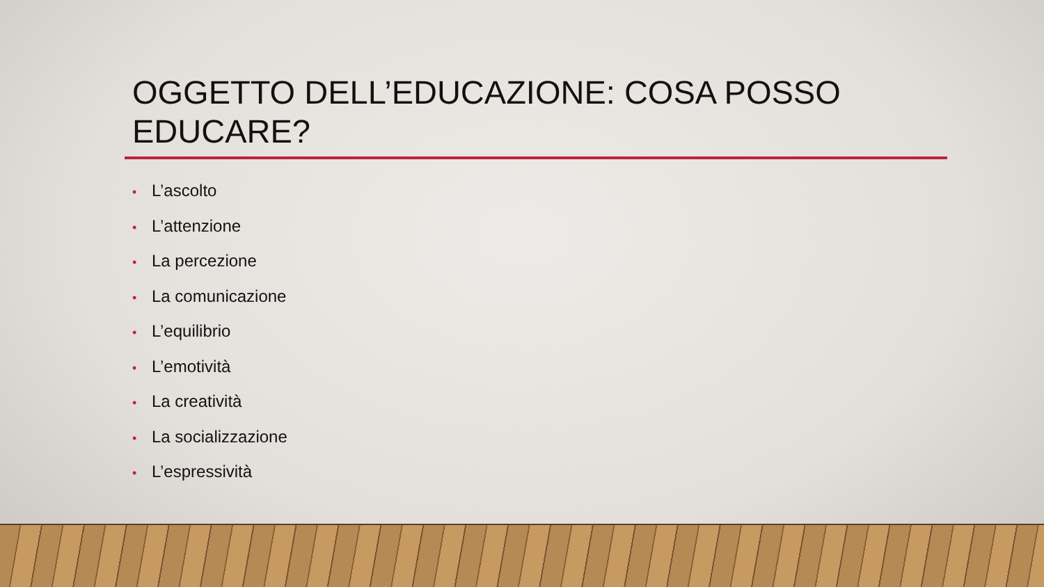OGGETTO DELL’EDUCAZIONE: COSA POSSO EDUCARE?
• L’ascolto
• L’attenzione
• La percezione
• La comunicazione
• L’equilibrio
• L’emotività
• La creatività
• La socializzazione
• L’espressività